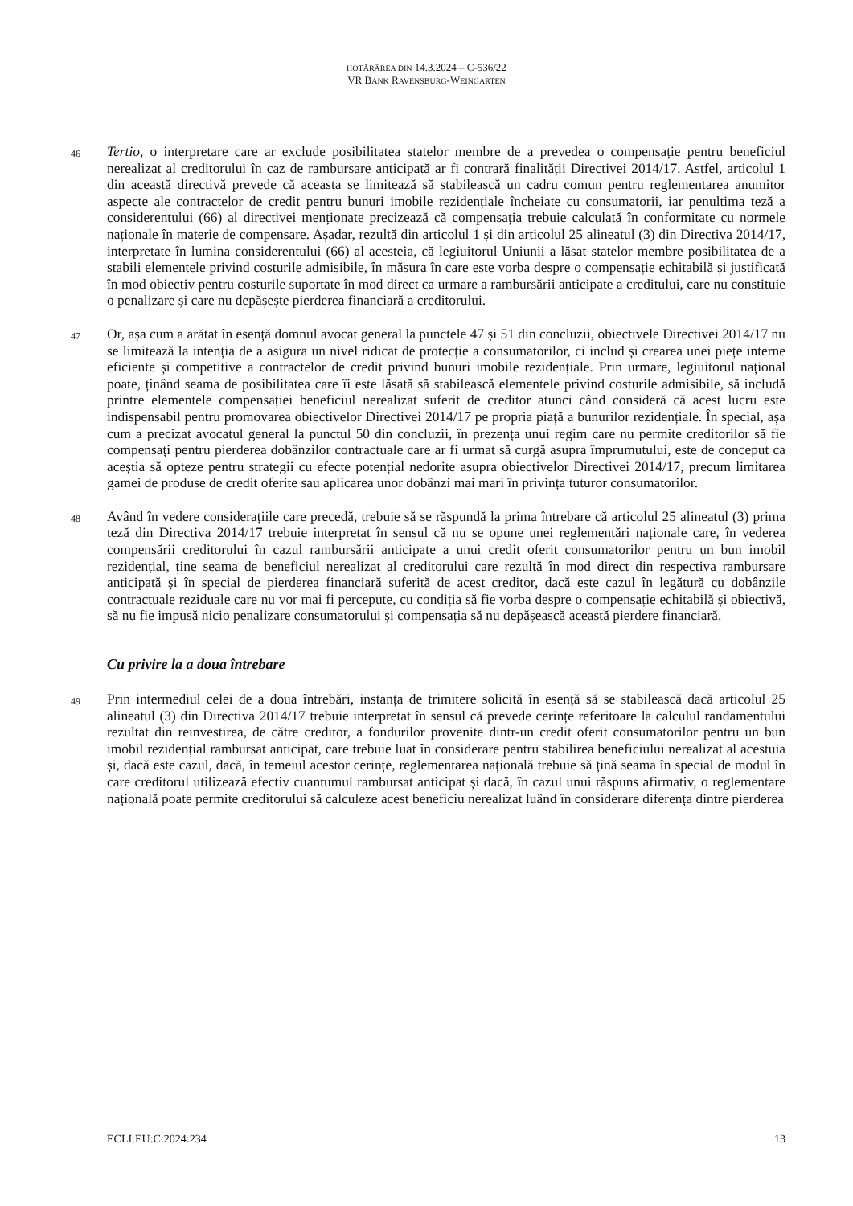HOTĂRÂREA DIN 14.3.2024 – C-536/22
VR BANK RAVENSBURG-WEINGARTEN
46
Tertio, o interpretare care ar exclude posibilitatea statelor membre de a prevedea o compensație pentru beneficiul nerealizat al creditorului în caz de rambursare anticipată ar fi contrară finalității Directivei 2014/17. Astfel, articolul 1 din această directivă prevede că aceasta se limitează să stabilească un cadru comun pentru reglementarea anumitor aspecte ale contractelor de credit pentru bunuri imobile rezidențiale încheiate cu consumatorii, iar penultima teză a considerentului (66) al directivei menționate precizează că compensația trebuie calculată în conformitate cu normele naționale în materie de compensare. Așadar, rezultă din articolul 1 și din articolul 25 alineatul (3) din Directiva 2014/17, interpretate în lumina considerentului (66) al acesteia, că legiuitorul Uniunii a lăsat statelor membre posibilitatea de a stabili elementele privind costurile admisibile, în măsura în care este vorba despre o compensație echitabilă și justificată în mod obiectiv pentru costurile suportate în mod direct ca urmare a rambursării anticipate a creditului, care nu constituie o penalizare și care nu depășește pierderea financiară a creditorului.
47
Or, așa cum a arătat în esență domnul avocat general la punctele 47 și 51 din concluzii, obiectivele Directivei 2014/17 nu se limitează la intenția de a asigura un nivel ridicat de protecție a consumatorilor, ci includ și crearea unei piețe interne eficiente și competitive a contractelor de credit privind bunuri imobile rezidențiale. Prin urmare, legiuitorul național poate, ținând seama de posibilitatea care îi este lăsată să stabilească elementele privind costurile admisibile, să includă printre elementele compensației beneficiul nerealizat suferit de creditor atunci când consideră că acest lucru este indispensabil pentru promovarea obiectivelor Directivei 2014/17 pe propria piață a bunurilor rezidențiale. În special, așa cum a precizat avocatul general la punctul 50 din concluzii, în prezența unui regim care nu permite creditorilor să fie compensați pentru pierderea dobânzilor contractuale care ar fi urmat să curgă asupra împrumutului, este de conceput ca aceștia să opteze pentru strategii cu efecte potențial nedorite asupra obiectivelor Directivei 2014/17, precum limitarea gamei de produse de credit oferite sau aplicarea unor dobânzi mai mari în privința tuturor consumatorilor.
48
Având în vedere considerațiile care precedă, trebuie să se răspundă la prima întrebare că articolul 25 alineatul (3) prima teză din Directiva 2014/17 trebuie interpretat în sensul că nu se opune unei reglementări naționale care, în vederea compensării creditorului în cazul rambursării anticipate a unui credit oferit consumatorilor pentru un bun imobil rezidențial, ține seama de beneficiul nerealizat al creditorului care rezultă în mod direct din respectiva rambursare anticipată și în special de pierderea financiară suferită de acest creditor, dacă este cazul în legătură cu dobânzile contractuale reziduale care nu vor mai fi percepute, cu condiția să fie vorba despre o compensație echitabilă și obiectivă, să nu fie impusă nicio penalizare consumatorului și compensația să nu depășească această pierdere financiară.
Cu privire la a doua întrebare
49
Prin intermediul celei de a doua întrebări, instanța de trimitere solicită în esență să se stabilească dacă articolul 25 alineatul (3) din Directiva 2014/17 trebuie interpretat în sensul că prevede cerințe referitoare la calculul randamentului rezultat din reinvestirea, de către creditor, a fondurilor provenite dintr-un credit oferit consumatorilor pentru un bun imobil rezidențial rambursat anticipat, care trebuie luat în considerare pentru stabilirea beneficiului nerealizat al acestuia și, dacă este cazul, dacă, în temeiul acestor cerințe, reglementarea națională trebuie să țină seama în special de modul în care creditorul utilizează efectiv cuantumul rambursat anticipat și dacă, în cazul unui răspuns afirmativ, o reglementare națională poate permite creditorului să calculeze acest beneficiu nerealizat luând în considerare diferența dintre pierderea
ECLI:EU:C:2024:234 13